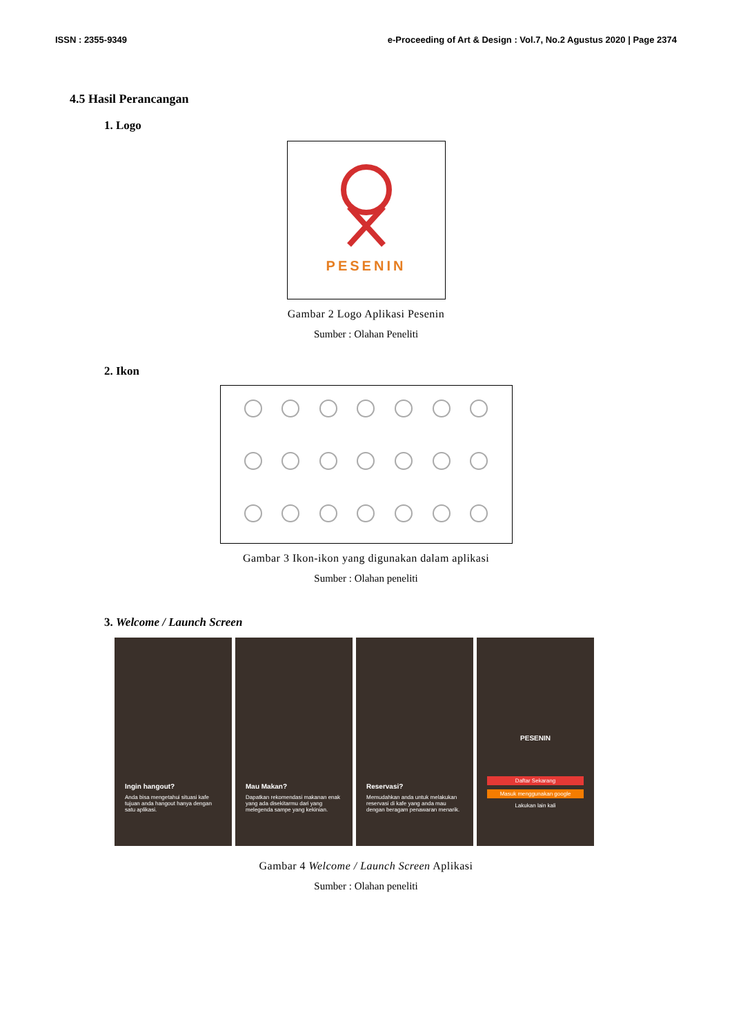ISSN : 2355-9349 e-Proceeding of Art & Design : Vol.7, No.2 Agustus 2020 | Page 2374
4.5 Hasil Perancangan
1. Logo
PESENIN
Gambar 2 Logo Aplikasi Pesenin
Sumber : Olahan Peneliti
2. Ikon
Gambar 3 Ikon-ikon yang digunakan dalam aplikasi
Sumber : Olahan peneliti
3. Welcome / Launch Screen
Ingin hangout?
Anda bisa mengetahui situasi kafe tujuan anda hangout hanya dengan satu aplikasi.
Mau Makan?
Dapatkan rekomendasi makanan enak yang ada disekitarmu dari yang melegenda sampe yang kekinian.
Reservasi?
Memudahkan anda untuk melakukan reservasi di kafe yang anda mau dengan beragam penawaran menarik.
PESENIN
Daftar Sekarang
Masuk menggunakan google
Lakukan lain kali
Gambar 4 Welcome / Launch Screen Aplikasi
Sumber : Olahan peneliti